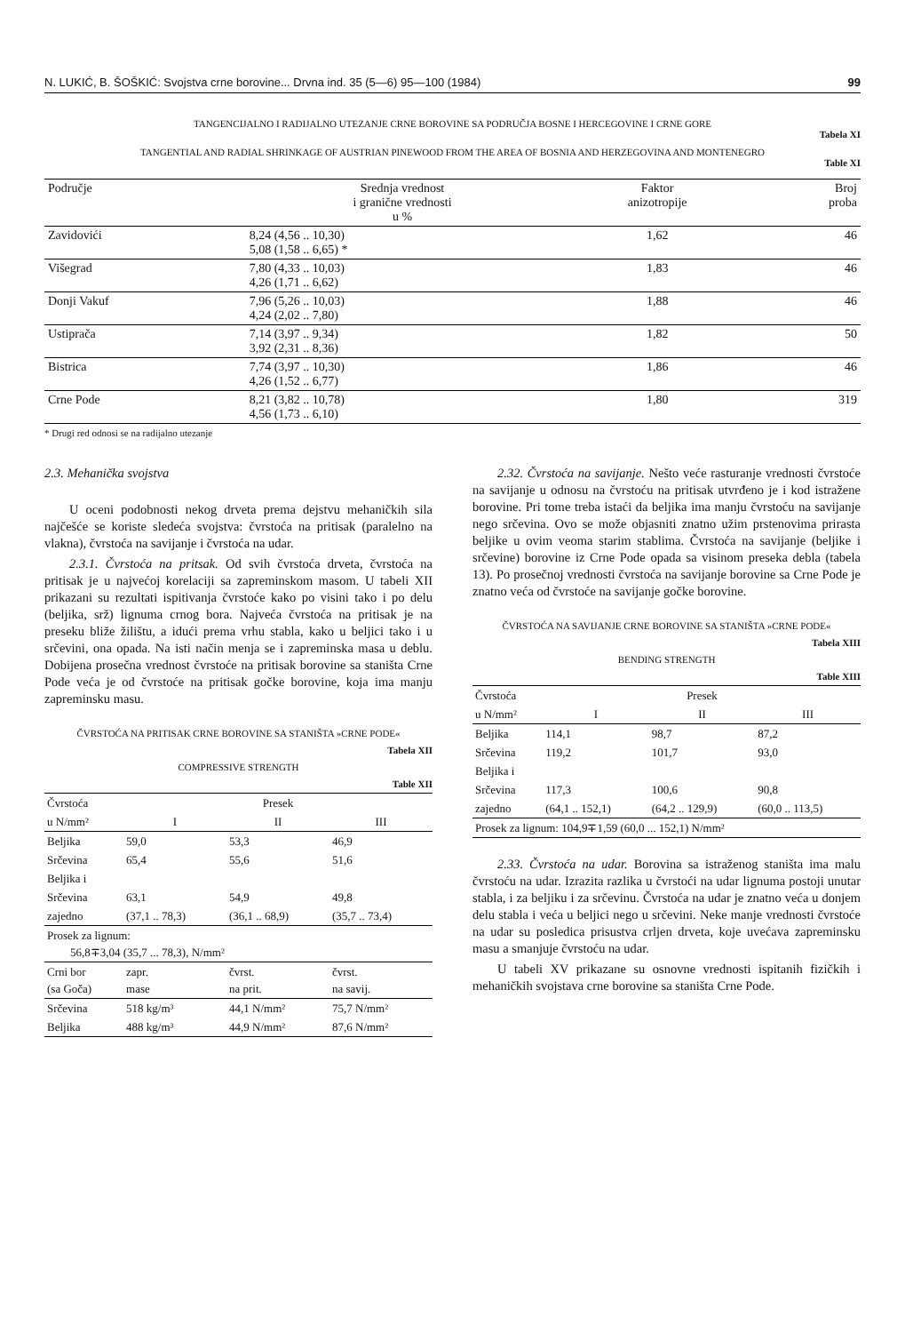N. LUKIĆ, B. ŠOŠKIĆ: Svojstva crne borovine... Drvna ind. 35 (5—6) 95—100 (1984) 99
TANGENCIJALNO I RADIJALNO UTEZANJE CRNE BOROVINE SA PODRUČJA BOSNE I HERCEGOVINE I CRNE GORE
Tabela XI
TANGENTIAL AND RADIAL SHRINKAGE OF AUSTRIAN PINEWOOD FROM THE AREA OF BOSNIA AND HERZEGOVINA AND MONTENEGRO
Table XI
| Područje | Srednja vrednost i granične vrednosti u % | Faktor anizotropije | Broj proba |
| --- | --- | --- | --- |
| Zavidovići | 8,24 (4,56 .. 10,30) 5,08 (1,58 .. 6,65) * | 1,62 | 46 |
| Višegrad | 7,80 (4,33 .. 10,03) 4,26 (1,71 .. 6,62) | 1,83 | 46 |
| Donji Vakuf | 7,96 (5,26 .. 10,03) 4,24 (2,02 .. 7,80) | 1,88 | 46 |
| Ustiprača | 7,14 (3,97 .. 9,34) 3,92 (2,31 .. 8,36) | 1,82 | 50 |
| Bistrica | 7,74 (3,97 .. 10,30) 4,26 (1,52 .. 6,77) | 1,86 | 46 |
| Crne Pode | 8,21 (3,82 .. 10,78) 4,56 (1,73 .. 6,10) | 1,80 | 319 |
* Drugi red odnosi se na radijalno utezanje
2.3. Mehanička svojstva
U oceni podobnosti nekog drveta prema dejstvu mehaničkih sila najčešće se koriste sledeća svojstva: čvrstoća na pritisak (paralelno na vlakna), čvrstoća na savijanje i čvrstoća na udar.
2.3.1. Čvrstoća na pritsak. Od svih čvrstoća drveta, čvrstoća na pritisak je u najvećoj korelaciji sa zapreminskom masom. U tabeli XII prikazani su rezultati ispitivanja čvrstoće kako po visini tako i po delu (beljika, srž) lignuma crnog bora. Najveća čvrstoća na pritisak je na preseku bliže žilištu, a idući prema vrhu stabla, kako u beljici tako i u srčevini, ona opada. Na isti način menja se i zapreminska masa u deblu. Dobijena prosečna vrednost čvrstoće na pritisak borovine sa staništa Crne Pode veća je od čvrstoće na pritisak gočke borovine, koja ima manju zapreminsku masu.
ČVRSTOĆA NA PRITISAK CRNE BOROVINE SA STANIŠTA »CRNE PODE«
Tabela XII
COMPRESSIVE STRENGTH
Table XII
| Čvrstoća | | Presek | |
| --- | --- | --- | --- |
| u N/mm² | I | II | III |
| Beljika | 59,0 | 53,3 | 46,9 |
| Srčevina | 65,4 | 55,6 | 51,6 |
| Beljika i | | | |
| Srčevina | 63,1 | 54,9 | 49,8 |
| zajedno | (37,1 .. 78,3) | (36,1 .. 68,9) | (35,7 .. 73,4) |
| Prosek za lignum: 56,8∓3,04 (35,7 ... 78,3), N/mm² | | | |
| Crni bor (sa Goča) | zapr. mase | čvrst. na prit. | čvrst. na savij. |
| Srčevina | 518 kg/m³ | 44,1 N/mm² | 75,7 N/mm² |
| Beljika | 488 kg/m³ | 44,9 N/mm² | 87,6 N/mm² |
2.32. Čvrstoća na savijanje. Nešto veće rasturanje vrednosti čvrstoće na savijanje u odnosu na čvrstoću na pritisak utvrđeno je i kod istražene borovine. Pri tome treba istaći da beljika ima manju čvrstoću na savijanje nego srčevina. Ovo se može objasniti znatno užim prstenovima prirasta beljike u ovim veoma starim stablima. Čvrstoća na savijanje (beljike i srčevine) borovine iz Crne Pode opada sa visinom preseka debla (tabela 13). Po prosečnoj vrednosti čvrstoća na savijanje borovine sa Crne Pode je znatno veća od čvrstoće na savijanje gočke borovine.
ČVRSTOĆA NA SAVIJANJE CRNE BOROVINE SA STANIŠTA »CRNE PODE«
Tabela XIII
BENDING STRENGTH
Table XIII
| Čvrstoća | | Presek | |
| --- | --- | --- | --- |
| u N/mm² | I | II | III |
| Beljika | 114,1 | 98,7 | 87,2 |
| Srčevina | 119,2 | 101,7 | 93,0 |
| Beljika i | | | |
| Srčevina | 117,3 | 100,6 | 90,8 |
| zajedno | (64,1 .. 152,1) | (64,2 .. 129,9) | (60,0 .. 113,5) |
| Prosek za lignum: 104,9∓1,59 (60,0 ... 152,1) N/mm² | | | |
2.33. Čvrstoća na udar. Borovina sa istraženog staništa ima malu čvrstoću na udar. Izrazita razlika u čvrstoći na udar lignuma postoji unutar stabla, i za beljiku i za srčevinu. Čvrstoća na udar je znatno veća u donjem delu stabla i veća u beljici nego u srčevini. Neke manje vrednosti čvrstoće na udar su posledica prisustva crljen drveta, koje uvećava zapreminsku masu a smanjuje čvrstoću na udar.
U tabeli XV prikazane su osnovne vrednosti ispitanih fizičkih i mehaničkih svojstava crne borovine sa staništa Crne Pode.